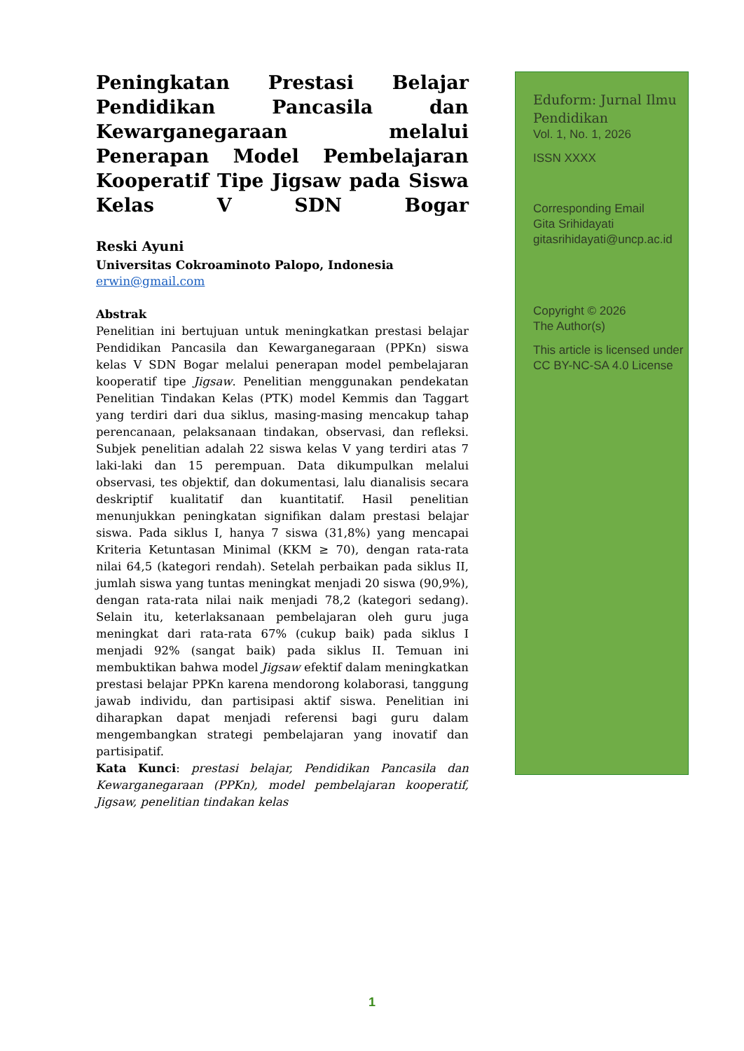Peningkatan Prestasi Belajar Pendidikan Pancasila dan Kewarganegaraan melalui Penerapan Model Pembelajaran Kooperatif Tipe Jigsaw pada Siswa Kelas V SDN Bogar
Reski Ayuni
Universitas Cokroaminoto Palopo, Indonesia
erwin@gmail.com
Abstrak
Penelitian ini bertujuan untuk meningkatkan prestasi belajar Pendidikan Pancasila dan Kewarganegaraan (PPKn) siswa kelas V SDN Bogar melalui penerapan model pembelajaran kooperatif tipe Jigsaw. Penelitian menggunakan pendekatan Penelitian Tindakan Kelas (PTK) model Kemmis dan Taggart yang terdiri dari dua siklus, masing-masing mencakup tahap perencanaan, pelaksanaan tindakan, observasi, dan refleksi. Subjek penelitian adalah 22 siswa kelas V yang terdiri atas 7 laki-laki dan 15 perempuan. Data dikumpulkan melalui observasi, tes objektif, dan dokumentasi, lalu dianalisis secara deskriptif kualitatif dan kuantitatif. Hasil penelitian menunjukkan peningkatan signifikan dalam prestasi belajar siswa. Pada siklus I, hanya 7 siswa (31,8%) yang mencapai Kriteria Ketuntasan Minimal (KKM ≥ 70), dengan rata-rata nilai 64,5 (kategori rendah). Setelah perbaikan pada siklus II, jumlah siswa yang tuntas meningkat menjadi 20 siswa (90,9%), dengan rata-rata nilai naik menjadi 78,2 (kategori sedang). Selain itu, keterlaksanaan pembelajaran oleh guru juga meningkat dari rata-rata 67% (cukup baik) pada siklus I menjadi 92% (sangat baik) pada siklus II. Temuan ini membuktikan bahwa model Jigsaw efektif dalam meningkatkan prestasi belajar PPKn karena mendorong kolaborasi, tanggung jawab individu, dan partisipasi aktif siswa. Penelitian ini diharapkan dapat menjadi referensi bagi guru dalam mengembangkan strategi pembelajaran yang inovatif dan partisipatif.
Kata Kunci: prestasi belajar, Pendidikan Pancasila dan Kewarganegaraan (PPKn), model pembelajaran kooperatif, Jigsaw, penelitian tindakan kelas
Eduform: Jurnal Ilmu Pendidikan
Vol. 1, No. 1, 2026
ISSN XXXX
Corresponding Email
Gita Srihidayati
gitasrihidayati@uncp.ac.id
Copyright © 2026
The Author(s)
This article is licensed under CC BY-NC-SA 4.0 License
1